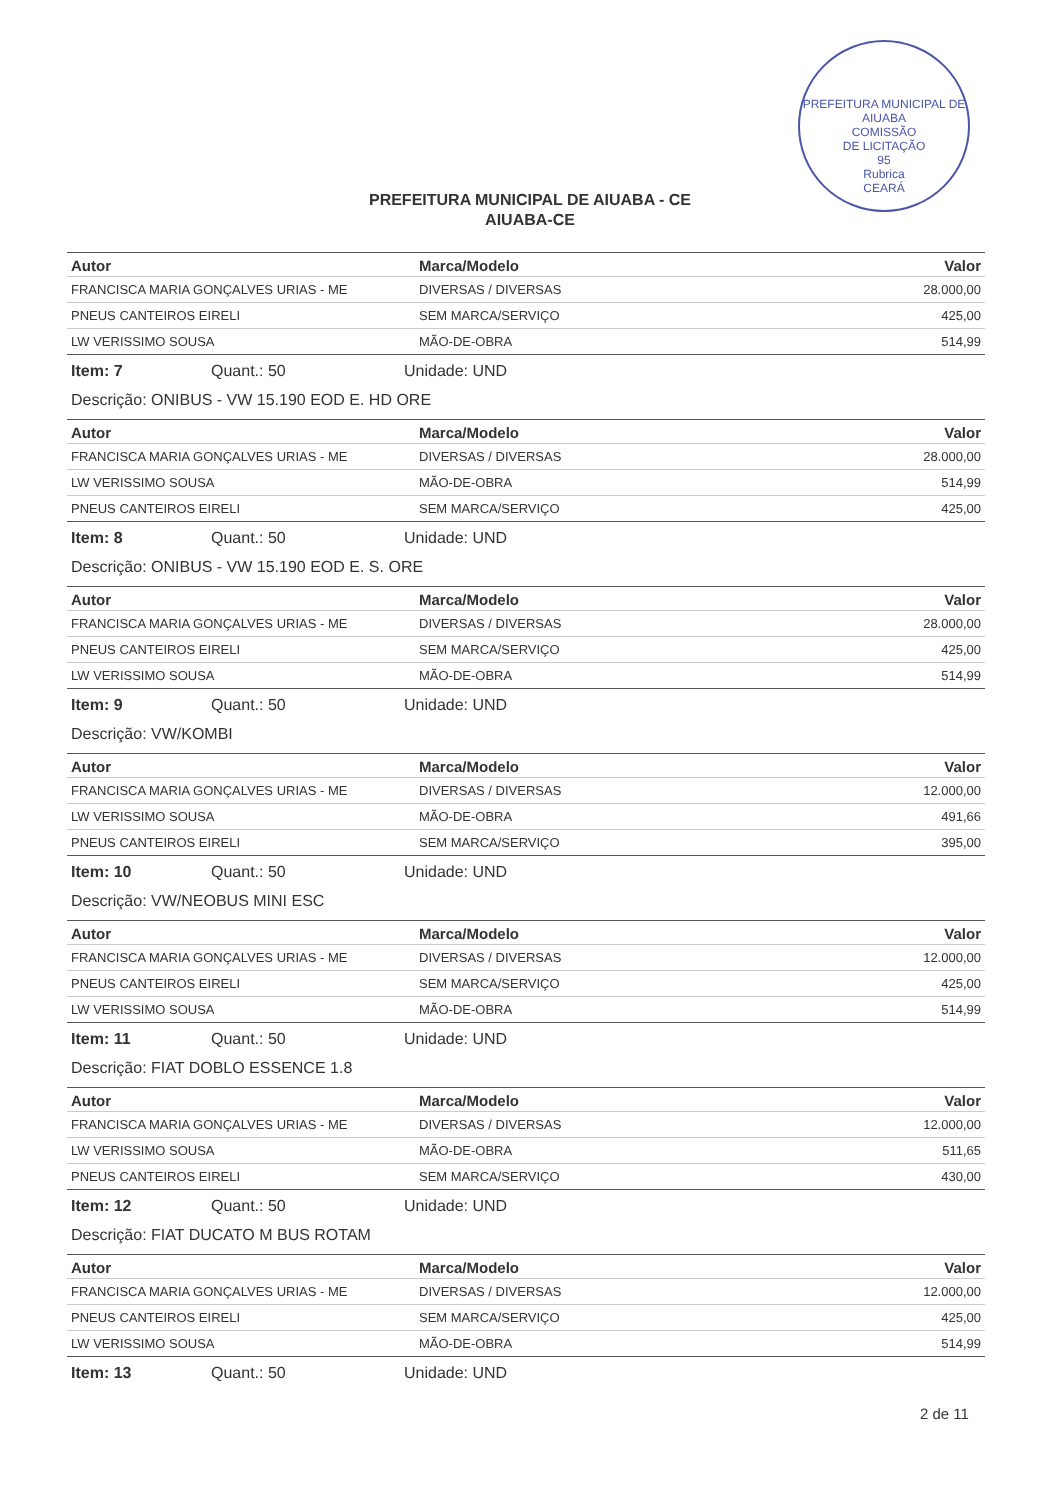PREFEITURA MUNICIPAL DE AIUABA
COMISSÃO
DE LICITAÇÃO
95
Rubrica
CEARÁ
PREFEITURA MUNICIPAL DE AIUABA - CE
AIUABA-CE
| Autor | Marca/Modelo | Valor |
| --- | --- | --- |
| FRANCISCA MARIA GONÇALVES URIAS - ME | DIVERSAS / DIVERSAS | 28.000,00 |
| PNEUS CANTEIROS EIRELI | SEM MARCA/SERVIÇO | 425,00 |
| LW VERISSIMO SOUSA | MÃO-DE-OBRA | 514,99 |
Item: 7 Quant.: 50 Unidade: UND
Descrição: ONIBUS - VW 15.190 EOD E. HD ORE
| Autor | Marca/Modelo | Valor |
| --- | --- | --- |
| FRANCISCA MARIA GONÇALVES URIAS - ME | DIVERSAS / DIVERSAS | 28.000,00 |
| LW VERISSIMO SOUSA | MÃO-DE-OBRA | 514,99 |
| PNEUS CANTEIROS EIRELI | SEM MARCA/SERVIÇO | 425,00 |
Item: 8 Quant.: 50 Unidade: UND
Descrição: ONIBUS - VW 15.190 EOD E. S. ORE
| Autor | Marca/Modelo | Valor |
| --- | --- | --- |
| FRANCISCA MARIA GONÇALVES URIAS - ME | DIVERSAS / DIVERSAS | 28.000,00 |
| PNEUS CANTEIROS EIRELI | SEM MARCA/SERVIÇO | 425,00 |
| LW VERISSIMO SOUSA | MÃO-DE-OBRA | 514,99 |
Item: 9 Quant.: 50 Unidade: UND
Descrição: VW/KOMBI
| Autor | Marca/Modelo | Valor |
| --- | --- | --- |
| FRANCISCA MARIA GONÇALVES URIAS - ME | DIVERSAS / DIVERSAS | 12.000,00 |
| LW VERISSIMO SOUSA | MÃO-DE-OBRA | 491,66 |
| PNEUS CANTEIROS EIRELI | SEM MARCA/SERVIÇO | 395,00 |
Item: 10 Quant.: 50 Unidade: UND
Descrição: VW/NEOBUS MINI ESC
| Autor | Marca/Modelo | Valor |
| --- | --- | --- |
| FRANCISCA MARIA GONÇALVES URIAS - ME | DIVERSAS / DIVERSAS | 12.000,00 |
| PNEUS CANTEIROS EIRELI | SEM MARCA/SERVIÇO | 425,00 |
| LW VERISSIMO SOUSA | MÃO-DE-OBRA | 514,99 |
Item: 11 Quant.: 50 Unidade: UND
Descrição: FIAT DOBLO ESSENCE 1.8
| Autor | Marca/Modelo | Valor |
| --- | --- | --- |
| FRANCISCA MARIA GONÇALVES URIAS - ME | DIVERSAS / DIVERSAS | 12.000,00 |
| LW VERISSIMO SOUSA | MÃO-DE-OBRA | 511,65 |
| PNEUS CANTEIROS EIRELI | SEM MARCA/SERVIÇO | 430,00 |
Item: 12 Quant.: 50 Unidade: UND
Descrição: FIAT DUCATO M BUS ROTAM
| Autor | Marca/Modelo | Valor |
| --- | --- | --- |
| FRANCISCA MARIA GONÇALVES URIAS - ME | DIVERSAS / DIVERSAS | 12.000,00 |
| PNEUS CANTEIROS EIRELI | SEM MARCA/SERVIÇO | 425,00 |
| LW VERISSIMO SOUSA | MÃO-DE-OBRA | 514,99 |
Item: 13 Quant.: 50 Unidade: UND
2 de 11